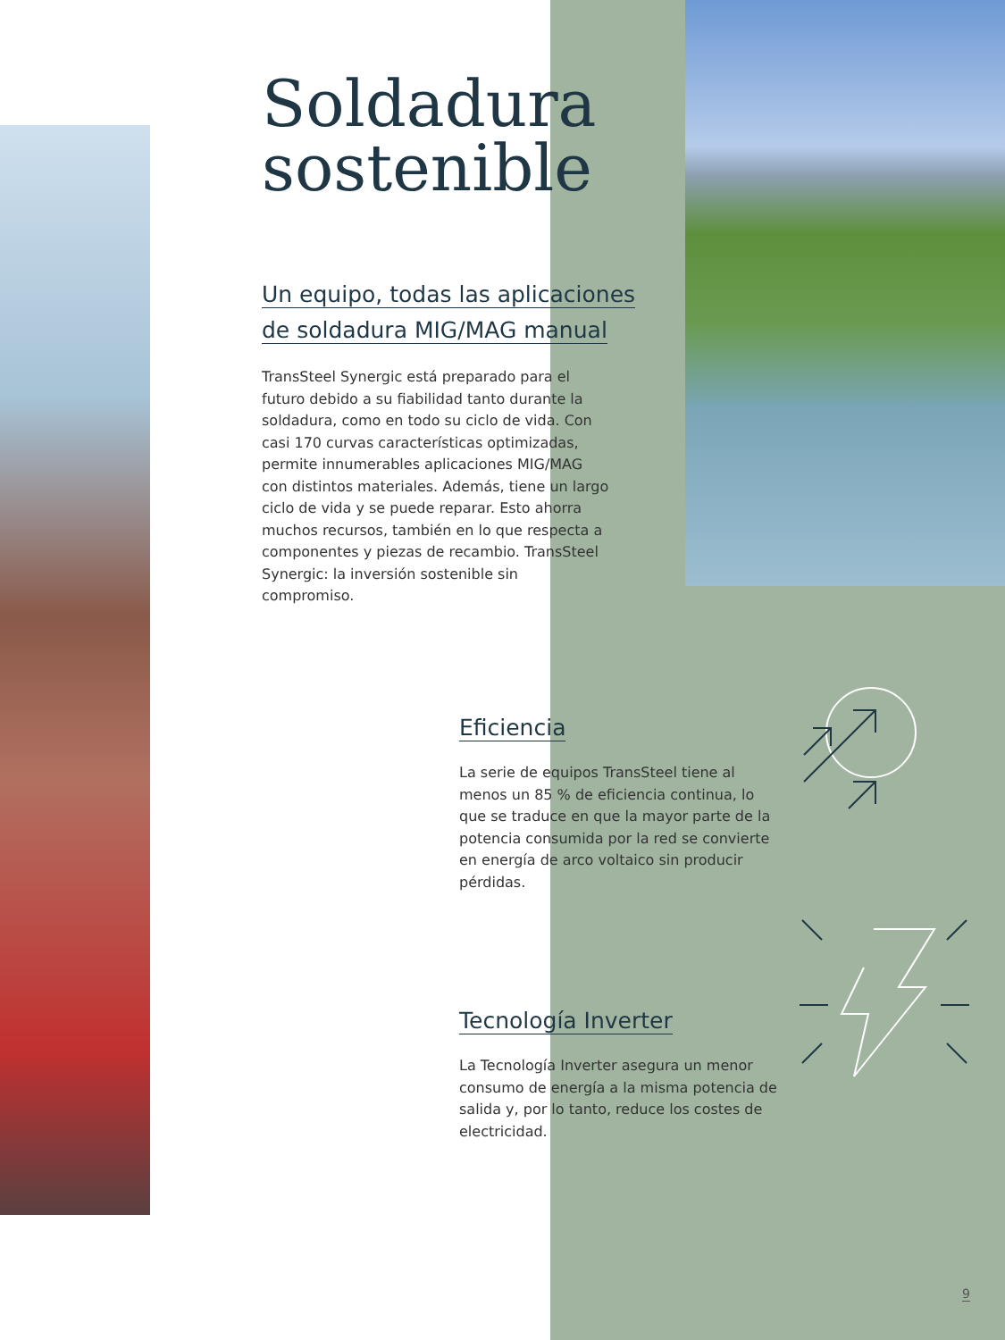Soldadura
sostenible
Un equipo, todas las aplicaciones
de soldadura MIG/MAG manual
TransSteel Synergic está preparado para el futuro debido a su fiabilidad tanto durante la soldadura, como en todo su ciclo de vida. Con casi 170 curvas características optimizadas, permite innumerables aplicaciones MIG/MAG con distintos materiales. Además, tiene un largo ciclo de vida y se puede reparar. Esto ahorra muchos recursos, también en lo que respecta a componentes y piezas de recambio. TransSteel Synergic: la inversión sostenible sin compromiso.
Eficiencia
La serie de equipos TransSteel tiene al menos un 85 % de eficiencia continua, lo que se traduce en que la mayor parte de la potencia consumida por la red se convierte en energía de arco voltaico sin producir pérdidas.
Tecnología Inverter
La Tecnología Inverter asegura un menor consumo de energía a la misma potencia de salida y, por lo tanto, reduce los costes de electricidad.
9